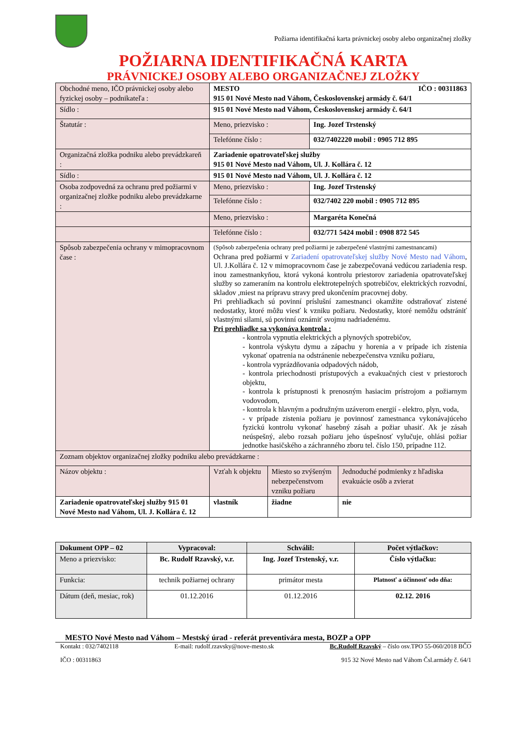Požiarna identifikačná karta právnickej osoby alebo organizačnej zložky
POŽIARNA IDENTIFIKAČNÁ KARTA
PRÁVNICKEJ OSOBY ALEBO ORGANIZAČNEJ ZLOŽKY
| Obchodné meno, IČO právnickej osoby alebo fyzickej osoby – podnikateľa : | MESTO IČO : 00311863 915 01 Nové Mesto nad Váhom, Československej armády č. 64/1 | |
| Sídlo : | 915 01 Nové Mesto nad Váhom, Československej armády č. 64/1 | |
| Štatutár : | Meno, priezvisko : | Ing. Jozef Trstenský |
| | Telefónne číslo : | 032/7402220 mobil : 0905 712 895 |
| Organizačná zložka podniku alebo prevádzkareň : | Zariadenie opatrovateľskej služby 915 01 Nové Mesto nad Váhom, Ul. J. Kollára č. 12 | |
| Sídlo : | 915 01 Nové Mesto nad Váhom, Ul. J. Kollára č. 12 | |
| Osoba zodpovedná za ochranu pred požiarmi v organizačnej zložke podniku alebo prevádzkarne : | Meno, priezvisko : | Ing. Jozef Trstenský |
| | Telefónne číslo : | 032/7402 220 mobil : 0905 712 895 |
| | Meno, priezvisko : | Margaréta Konečná |
| | Telefónne číslo : | 032/771 5424 mobil : 0908 872 545 |
| Spôsob zabezpečenia ochrany v mimopracovnom čase : | (Spôsob zabezpečenia ochrany pred požiarmi je zabezpečené vlastnými zamestnancami) Ochrana pred požiarmi v Zariadení opatrovateľskej služby Nové Mesto nad Váhom , Ul. J.Kollára č. 12 v mimopracovnom čase je zabezpečovaná vedúcou zariadenia resp. inou zamestnankyňou, ktorá vykoná kontrolu priestorov zariadenia opatrovateľskej služby so zameraním na kontrolu elektrotepelných spotrebičov, elektrických rozvodní, skladov ,miest na prípravu stravy pred ukončením pracovnej doby. Pri prehliadkach sú povinní príslušní zamestnanci okamžite odstraňovať zistené nedostatky, ktoré môžu viesť k vzniku požiaru. Nedostatky, ktoré nemôžu odstrániť vlastnými silami, sú povinní oznámiť svojmu nadriadenému. Pri prehliadke sa vykonáva kontrola : - kontrola vypnutia elektrických a plynových spotrebičov, - kontrola výskytu dymu a zápachu y horenia a v prípade ich zistenia vykonať opatrenia na odstránenie nebezpečenstva vzniku požiaru, - kontrola vyprázdňovania odpadových nádob, - kontrola priechodnosti prístupových a evakuačných ciest v priestoroch objektu, - kontrola k prístupnosti k prenosným hasiacim prístrojom a požiarnym vodovodom, - kontrola k hlavným a podružným uzáverom energií - elektro, plyn, voda, - v prípade zistenia požiaru je povinnosť zamestnanca vykonávajúceho fyzickú kontrolu vykonať hasebný zásah a požiar uhasiť. Ak je zásah neúspešný, alebo rozsah požiaru jeho úspešnosť vylučuje, ohlási požiar jednotke hasičského a záchranného zboru tel. číslo 150, prípadne 112. | |
| Zoznam objektov organizačnej zložky podniku alebo prevádzkarne : | | |
| Názov objektu : | Vzťah k objektu | Miesto so zvýšeným nebezpečenstvom vzniku požiaru | Jednoduché podmienky z hľadiska evakuácie osôb a zvierat |
| Zariadenie opatrovateľskej služby 915 01 Nové Mesto nad Váhom, Ul. J. Kollára č. 12 | vlastník | žiadne | nie |
| Dokument OPP – 02 | Vypracoval: | Schválil: | Počet výtlačkov: |
| Meno a priezvisko: | Bc. Rudolf Rzavský, v.r. | Ing. Jozef Trstenský, v.r. | Číslo výtlačku: |
| Funkcia: | technik požiarnej ochrany | primátor mesta | Platnosť a účinnosť odo dňa: |
| Dátum (deň, mesiac, rok) | 01.12.2016 | 01.12.2016 | 02.12. 2016 |
MESTO Nové Mesto nad Váhom – Mestský úrad - referát preventivára mesta, BOZP a OPP
Kontakt : 032/7402118 E-mail: rudolf.rzavsky@nove-mesto.sk Bc.Rudolf Rzavský – číslo osv.TPO 55-060/2018 BČO
IČO : 00311863 915 32 Nové Mesto nad Váhom Čsl.armády č. 64/1